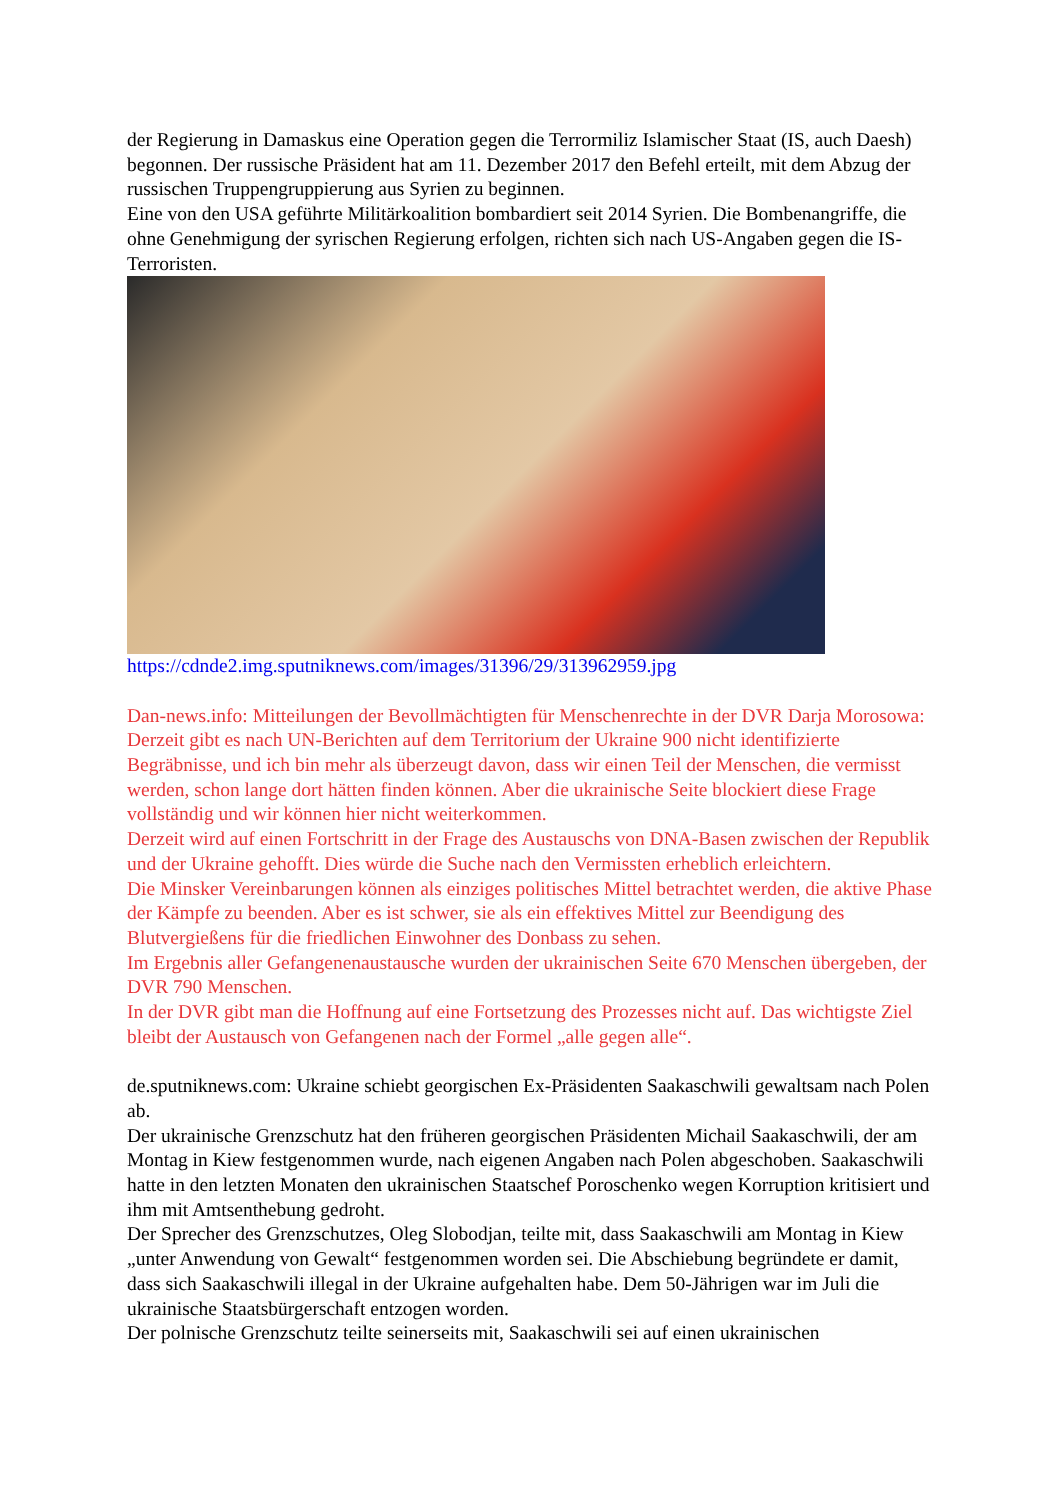der Regierung in Damaskus eine Operation gegen die Terrormiliz Islamischer Staat (IS, auch Daesh) begonnen. Der russische Präsident hat am 11. Dezember 2017 den Befehl erteilt, mit dem Abzug der russischen Truppengruppierung aus Syrien zu beginnen.
Eine von den USA geführte Militärkoalition bombardiert seit 2014 Syrien. Die Bombenangriffe, die ohne Genehmigung der syrischen Regierung erfolgen, richten sich nach US-Angaben gegen die IS-Terroristen.
https://cdnde2.img.sputniknews.com/images/31396/29/313962959.jpg
Dan-news.info: Mitteilungen der Bevollmächtigten für Menschenrechte in der DVR Darja Morosowa:
Derzeit gibt es nach UN-Berichten auf dem Territorium der Ukraine 900 nicht identifizierte Begräbnisse, und ich bin mehr als überzeugt davon, dass wir einen Teil der Menschen, die vermisst werden, schon lange dort hätten finden können. Aber die ukrainische Seite blockiert diese Frage vollständig und wir können hier nicht weiterkommen.
Derzeit wird auf einen Fortschritt in der Frage des Austauschs von DNA-Basen zwischen der Republik und der Ukraine gehofft. Dies würde die Suche nach den Vermissten erheblich erleichtern.
Die Minsker Vereinbarungen können als einziges politisches Mittel betrachtet werden, die aktive Phase der Kämpfe zu beenden. Aber es ist schwer, sie als ein effektives Mittel zur Beendigung des Blutvergießens für die friedlichen Einwohner des Donbass zu sehen.
Im Ergebnis aller Gefangenenaustausche wurden der ukrainischen Seite 670 Menschen übergeben, der DVR 790 Menschen.
In der DVR gibt man die Hoffnung auf eine Fortsetzung des Prozesses nicht auf. Das wichtigste Ziel bleibt der Austausch von Gefangenen nach der Formel „alle gegen alle“.
de.sputniknews.com: Ukraine schiebt georgischen Ex-Präsidenten Saakaschwili gewaltsam nach Polen ab.
Der ukrainische Grenzschutz hat den früheren georgischen Präsidenten Michail Saakaschwili, der am Montag in Kiew festgenommen wurde, nach eigenen Angaben nach Polen abgeschoben. Saakaschwili hatte in den letzten Monaten den ukrainischen Staatschef Poroschenko wegen Korruption kritisiert und ihm mit Amtsenthebung gedroht.
Der Sprecher des Grenzschutzes, Oleg Slobodjan, teilte mit, dass Saakaschwili am Montag in Kiew „unter Anwendung von Gewalt“ festgenommen worden sei. Die Abschiebung begründete er damit, dass sich Saakaschwili illegal in der Ukraine aufgehalten habe. Dem 50-Jährigen war im Juli die ukrainische Staatsbürgerschaft entzogen worden.
Der polnische Grenzschutz teilte seinerseits mit, Saakaschwili sei auf einen ukrainischen